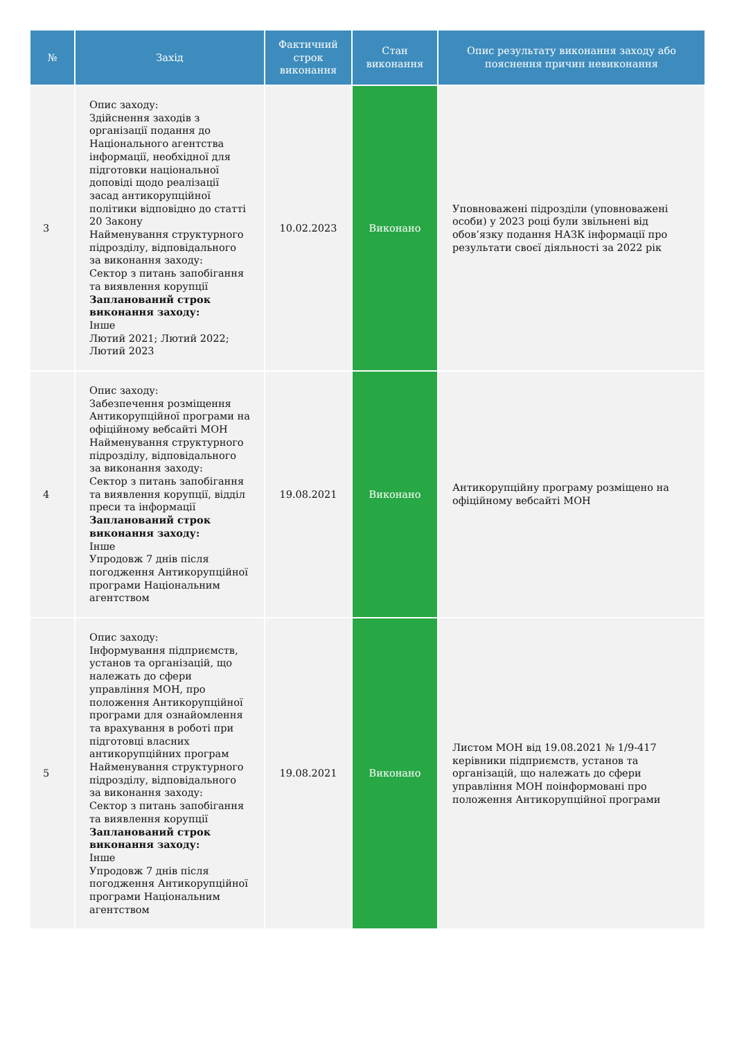| № | Захід | Фактичний строк виконання | Стан виконання | Опис результату виконання заходу або пояснення причин невиконання |
| --- | --- | --- | --- | --- |
| 3 | Опис заходу: Здійснення заходів з організації подання до Національного агентства інформації, необхідної для підготовки національної доповіді щодо реалізації засад антикорупційної політики відповідно до статті 20 Закону Найменування структурного підрозділу, відповідального за виконання заходу: Сектор з питань запобігання та виявлення корупції Запланований строк виконання заходу: Інше Лютий 2021; Лютий 2022; Лютий 2023 | 10.02.2023 | Виконано | Уповноважені підрозділи (уповноважені особи) у 2023 році були звільнені від обов’язку подання НАЗК інформації про результати своєї діяльності за 2022 рік |
| 4 | Опис заходу: Забезпечення розміщення Антикорупційної програми на офіційному вебсайті МОН Найменування структурного підрозділу, відповідального за виконання заходу: Сектор з питань запобігання та виявлення корупції, відділ преси та інформації Запланований строк виконання заходу: Інше Упродовж 7 днів після погодження Антикорупційної програми Національним агентством | 19.08.2021 | Виконано | Антикорупційну програму розміщено на офіційному вебсайті МОН |
| 5 | Опис заходу: Інформування підприємств, установ та організацій, що належать до сфери управління МОН, про положення Антикорупційної програми для ознайомлення та врахування в роботі при підготовці власних антикорупційних програм Найменування структурного підрозділу, відповідального за виконання заходу: Сектор з питань запобігання та виявлення корупції Запланований строк виконання заходу: Інше Упродовж 7 днів після погодження Антикорупційної програми Національним агентством | 19.08.2021 | Виконано | Листом МОН від 19.08.2021 № 1/9-417 керівники підприємств, установ та організацій, що належать до сфери управління МОН поінформовані про положення Антикорупційної програми |